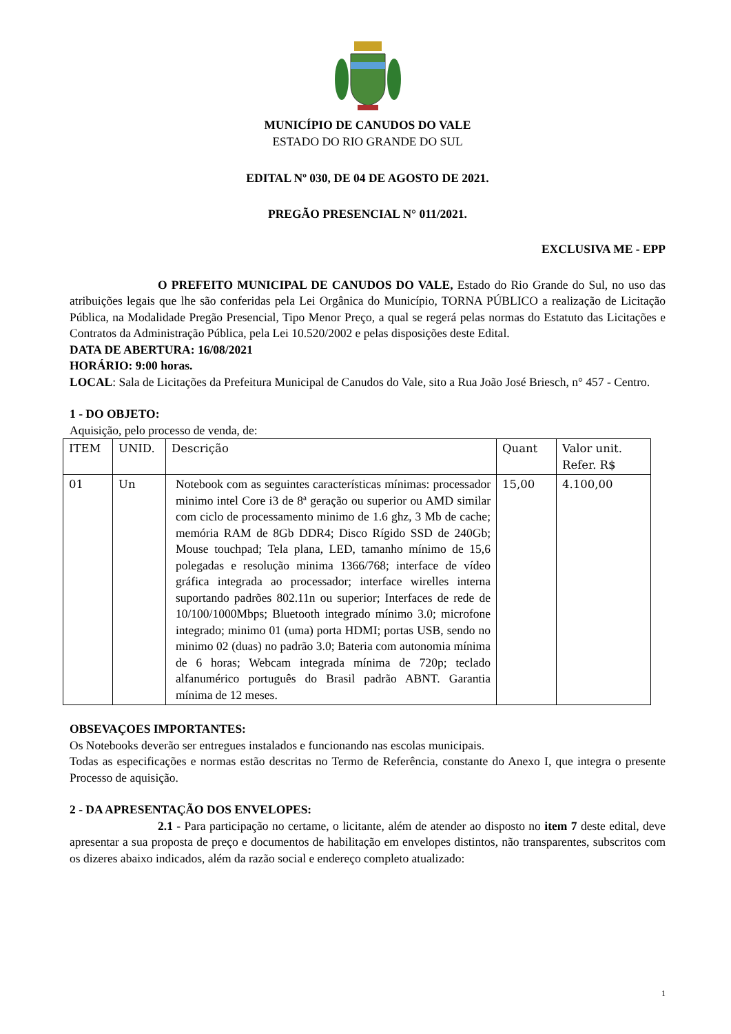MUNICÍPIO DE CANUDOS DO VALE
ESTADO DO RIO GRANDE DO SUL
EDITAL Nº 030, DE 04 DE AGOSTO DE 2021.
PREGÃO PRESENCIAL N° 011/2021.
EXCLUSIVA ME - EPP
O PREFEITO MUNICIPAL DE CANUDOS DO VALE, Estado do Rio Grande do Sul, no uso das atribuições legais que lhe são conferidas pela Lei Orgânica do Município, TORNA PÚBLICO a realização de Licitação Pública, na Modalidade Pregão Presencial, Tipo Menor Preço, a qual se regerá pelas normas do Estatuto das Licitações e Contratos da Administração Pública, pela Lei 10.520/2002 e pelas disposições deste Edital.
DATA DE ABERTURA: 16/08/2021
HORÁRIO: 9:00 horas.
LOCAL: Sala de Licitações da Prefeitura Municipal de Canudos do Vale, sito a Rua João José Briesch, n° 457 - Centro.
1 - DO OBJETO:
Aquisição, pelo processo de venda, de:
| ITEM | UNID. | Descrição | Quant | Valor unit. Refer. R$ |
| --- | --- | --- | --- | --- |
| 01 | Un | Notebook com as seguintes características mínimas: processador minimo intel Core i3 de 8ª geração ou superior ou AMD similar com ciclo de processamento minimo de 1.6 ghz, 3 Mb de cache; memória RAM de 8Gb DDR4; Disco Rígido SSD de 240Gb; Mouse touchpad; Tela plana, LED, tamanho mínimo de 15,6 polegadas e resolução minima 1366/768; interface de vídeo gráfica integrada ao processador; interface wirelles interna suportando padrões 802.11n ou superior; Interfaces de rede de 10/100/1000Mbps; Bluetooth integrado mínimo 3.0; microfone integrado; minimo 01 (uma) porta HDMI; portas USB, sendo no minimo 02 (duas) no padrão 3.0; Bateria com autonomia mínima de 6 horas; Webcam integrada mínima de 720p; teclado alfanumérico português do Brasil padrão ABNT. Garantia mínima de 12 meses. | 15,00 | 4.100,00 |
OBSEVAÇOES IMPORTANTES:
Os Notebooks deverão ser entregues instalados e funcionando nas escolas municipais.
Todas as especificações e normas estão descritas no Termo de Referência, constante do Anexo I, que integra o presente Processo de aquisição.
2 - DA APRESENTAÇÃO DOS ENVELOPES:
2.1 - Para participação no certame, o licitante, além de atender ao disposto no item 7 deste edital, deve apresentar a sua proposta de preço e documentos de habilitação em envelopes distintos, não transparentes, subscritos com os dizeres abaixo indicados, além da razão social e endereço completo atualizado:
1